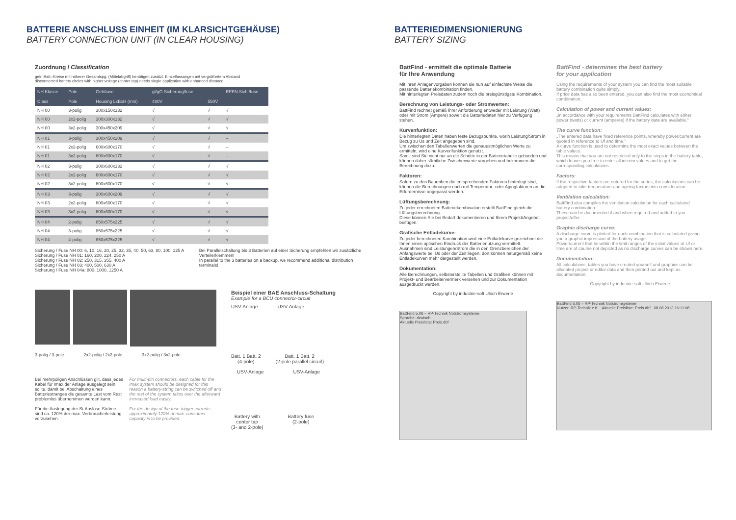BATTERIE ANSCHLUSS EINHEIT (IM KLARSICHTGEHÄUSE)
BATTERY CONNECTION UNIT (IN CLEAR HOUSING)
Zuordnung / Classification
getr. Batt.-Kreise mit höherer Gesamtspg. (Mittelabgriff) benötigen zusätzl. Einzelfassungen mit vergrößertem Abstand
disconnected battery circles with higher voltage (center tap) needs single application with enhanced distance
| NH Klasse Class | Pole Pole | Gehäuse Housing LxBxH (mm) | gl/gG Sicherung/fuse 480V | 550V | EFEN Sich./fuse |
| --- | --- | --- | --- | --- | --- |
| NH 00 | 3-polig | 300x150x132 | √ | √ | √ |
| NH 00 | 2x2-polig | 300x300x132 | √ | √ | √ |
| NH 00 | 3x2-polig | 300x450x209 | √ | √ | √ |
| NH 01 | 3-polig | 300x450x209 | √ | √ | – |
| NH 01 | 2x2-polig | 600x600x170 | √ | √ | – |
| NH 01 | 3x2-polig | 600x600x170 | √ | √ | – |
| NH 02 | 3-polig | 300x600x132 | √ | √ | √ |
| NH 02 | 2x2-polig | 600x600x170 | √ | √ | √ |
| NH 02 | 3x2-polig | 600x600x170 | √ | √ | √ |
| NH 03 | 3-polig | 300x600x209 | √ | √ | √ |
| NH 03 | 2x2-polig | 600x600x170 | √ | √ | √ |
| NH 03 | 3x2-polig | 600x600x170 | √ | √ | √ |
| NH 04 | 2-polig | 850x575x225 | √ | √ | √ |
| NH 04 | 3-polig | 850x575x225 | √ | √ | √ |
| NH 04 | 4-polig | 850x575x225 | √ | √ | √ |
Sicherung / Fuse NH 00: 6, 10, 16, 20, 25, 32, 35, 40, 50, 63, 80, 100, 125 A
Sicherung / Fuse NH 01: 160, 200, 224, 250 A
Sicherung / Fuse NH 02: 250, 315, 355, 400 A
Sicherung / Fuse NH 03: 400, 500, 630 A
Sicherung / Fuse NH 04a: 800, 1000, 1250 A
Bei Parallelschaltung bis 3 Batterien auf einer Sicherung empfehlen wir zusätzliche Verteilerklemmen!
In parallel to the 3 batteries on a backup, we recommend additional distribution terminals!
3-polig / 3-pole 2x2-polig / 2x2-pole 3x2-polig / 3x2-pole
Bei mehrpoligen Anschlüssen gilt, dass jedes Kabel für Imax der Anlage ausgelegt sein sollte, damit bei Abschaltung eines Batteriestranges die gesamte Last vom Rest problemlos übernommen werden kann.
Für die Auslegung der Si-Auslöse-Ströme sind ca. 120% der max. Verbraucherleistung vorzusehen.
For multi-pin connectors, each cable for the Imax system should be designed for this reason a battery-string can be switched off and the rest of the system takes over the afterward increased load easily.
For the design of the fuse-trigger currents approximately 120% of max. consumer capacity is to be provided.
Beispiel einer BAE Anschluss-Schaltung
Example for a BCU connector-circuit
USV-Anlage USV-Anlage
Batt. 1 Batt. 2
(4-pole) Batt. 1 Batt. 2
(2-pole parallel circuit)
USV-Anlage USV-Anlage
Battery with
center tap
(3- and 2-pole) Battery fuse
(2-pole)
BATTERIEDIMENSIONIERUNG
BATTERY SIZING
BattFind - ermittelt die optimale Batterie
für Ihre Anwendung
Mit ihren Anlagenvorgaben können sie nun auf einfachste Weise die passende Batteriekombination finden.
Mit hinterlegten Preisdaten zudem noch die preisgünstigste Kombination.
Berechnung von Leistungs- oder Stromwerten:
BattFind rechnet gemäß Ihrer Anforderung entweder mit Leistung (Watt) oder mit Strom (Ampere) soweit die Batteriedaten hier zu Verfügung stehen.
Kurvenfunktion:
Die hinterlegten Daten haben feste Bezugspunkte, worin Leistung/Strom in Bezug zu Us und Zeit angegeben sind.
Um zwischen den Tabellenwerten die genauestmöglichen Werte zu ermitteln, wird eine Kurvenfunktion genutzt.
Somit sind Sie nicht nur an die Schritte in der Batterietabelle gebunden und können daher sämtliche Zwischenwerte vorgeben und bekommen die Berechnung dazu.
Faktoren:
Sofern zu den Baureihen die entsprechenden Faktoren hinterlegt sind, können die Berechnungen noch mit Temperatur- oder Agingfaktoren an die Erfordernisse angepasst werden.
Lüftungsberechnung:
Zu jeder errechneten Batteriekombination erstellt BattFind gleich die Lüftungsberechnung.
Diese können Sie bei Bedarf dokumentieren und Ihrem Projekt/Angebot beifügen.
Grafische Entladekurve:
Zu jeder berechneten Kombination wird eine Entladekurve gezeichnet die Ihnen einen optischen Eindruck der Batterienutzung vermittelt.
Ausnahmen sind Leistungen/Strom die in den Grenzbereichen der Anfangswerte bei Us oder der Zeit liegen; dort können naturgemäß keine Entladekurven mehr dargestellt werden.
Dokumentation:
Alle Berechnungen, selbsterstellte Tabellen und Grafiken können mit Projekt- und Bearbeitervermerk versehen und zur Dokumentation ausgedruckt werden.
Copyright by industrie-soft Ulrich Erwerle
BattFind 5.06 – RP-Technik Notstromsysteme
Sprache: deutsch
Aktuelle Preisliste: Preis.dbf
BattFind - determines the best battery
for your application
Using the requirements of your system you can find the most suitable battery combination quite simply.
If price data has also been entered, you can also find the most economical combination.
Calculation of power and current values:
„In accordance with your requirements BattFind calculates with either power (watts) or current (amperes) if the battery data are available."
The curve function:
„The entered data have fixed reference points, whereby power/current are quoted in reference to Uf and time."
A curve function is used to determine the most exact values between the table values.
This means that you are not restricted only to the steps in the battery table, which leaves you free to enter all interim values and to get the corresponding calculations.
Factors:
If the respective factors are entered for the series, the calculations can be adapted to take temperature and ageing factors into consideration.
Ventilation calculation:
BattFind also compiles the ventilation calculation for each calculated battery combination.
These can be documented if and when required and added to you project/offer.
Graphic discharge curve:
A discharge curve is plotted for each combination that is calculated giving you a graphic impression of the battery usage.
Power/current that lie within the limit ranges of the initial values at Uf or time are of course not depicted as no discharge curves can be shown here.
Documentation:
All calculations, tables you have created yourself and graphics can be allocated project or editor data and then printed out and kept as documentation.
Copyright by industrie-soft Ulrich Erwerle
BattFind 5.06 – RP-Technik Notstromsysteme
Nutzer: RP-Technik e.K. Aktuelle Preisliste: Preis.dbf 08.08.2013 16:11:08